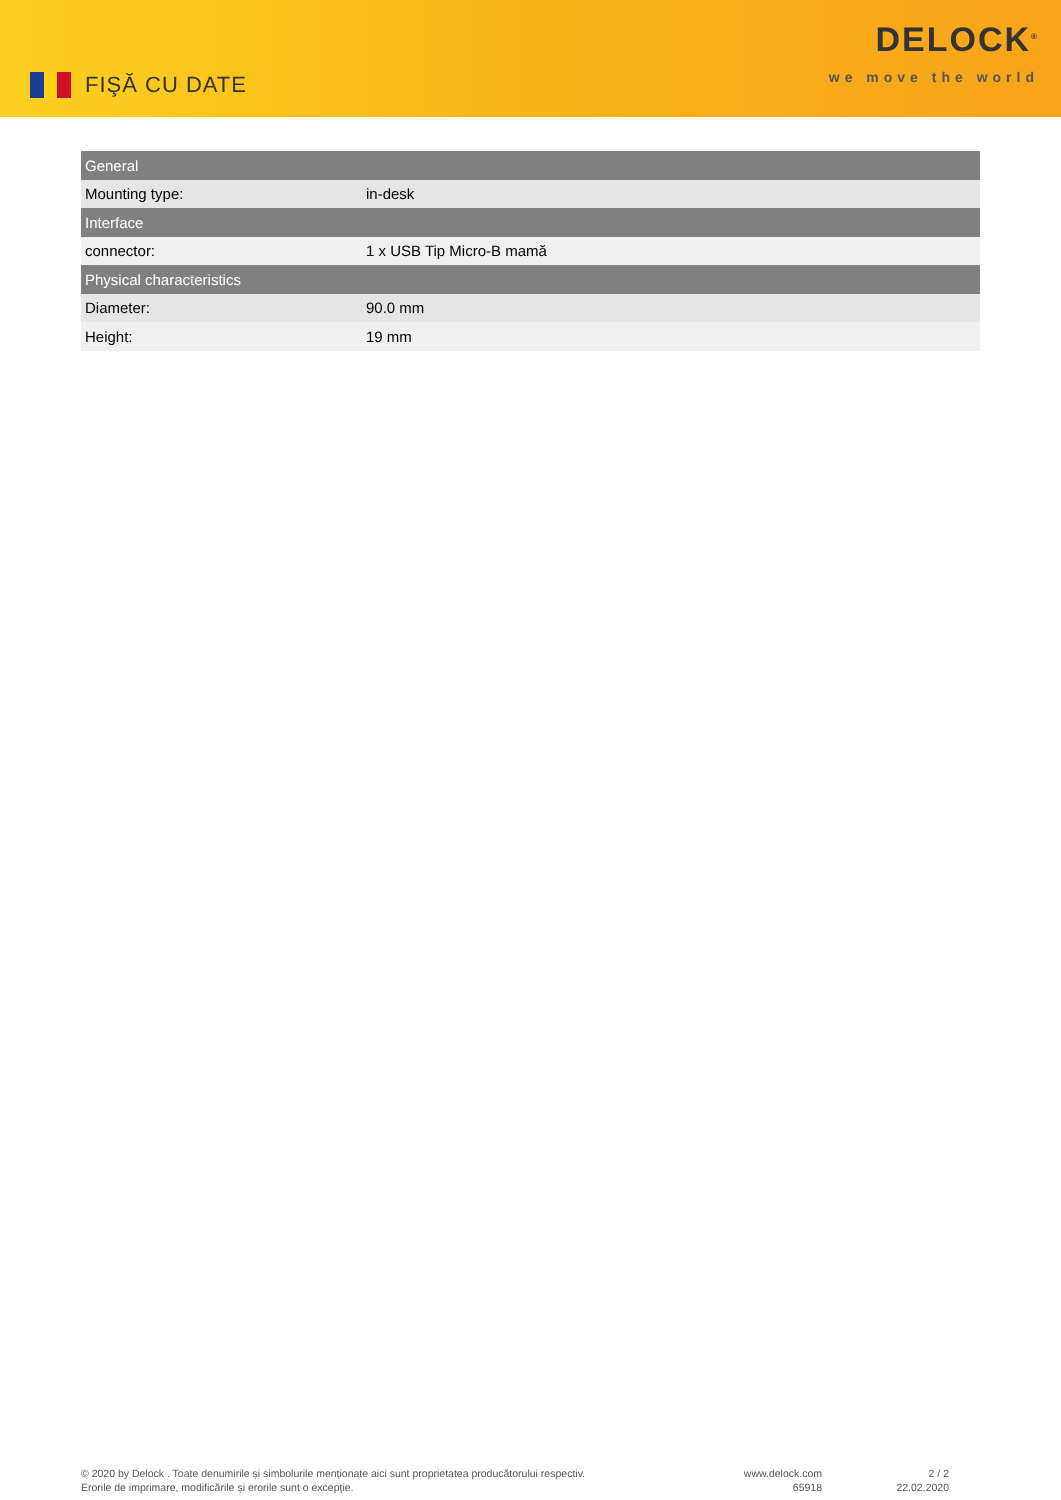FIŞĂ CU DATE
DELOCK<sup>®</sup>
we move the world
| General | |
| --- | --- |
| Mounting type: | in-desk |
| Interface | |
| connector: | 1 x USB Tip Micro-B mamă |
| Physical characteristics | |
| Diameter: | 90.0 mm |
| Height: | 19 mm |
© 2020 by Delock . Toate denumirile și simbolurile menționate aici sunt proprietatea producătorului respectiv.
Erorile de imprimare, modificările și erorile sunt o excepție.
www.delock.com
65918
2 / 2
22.02.2020